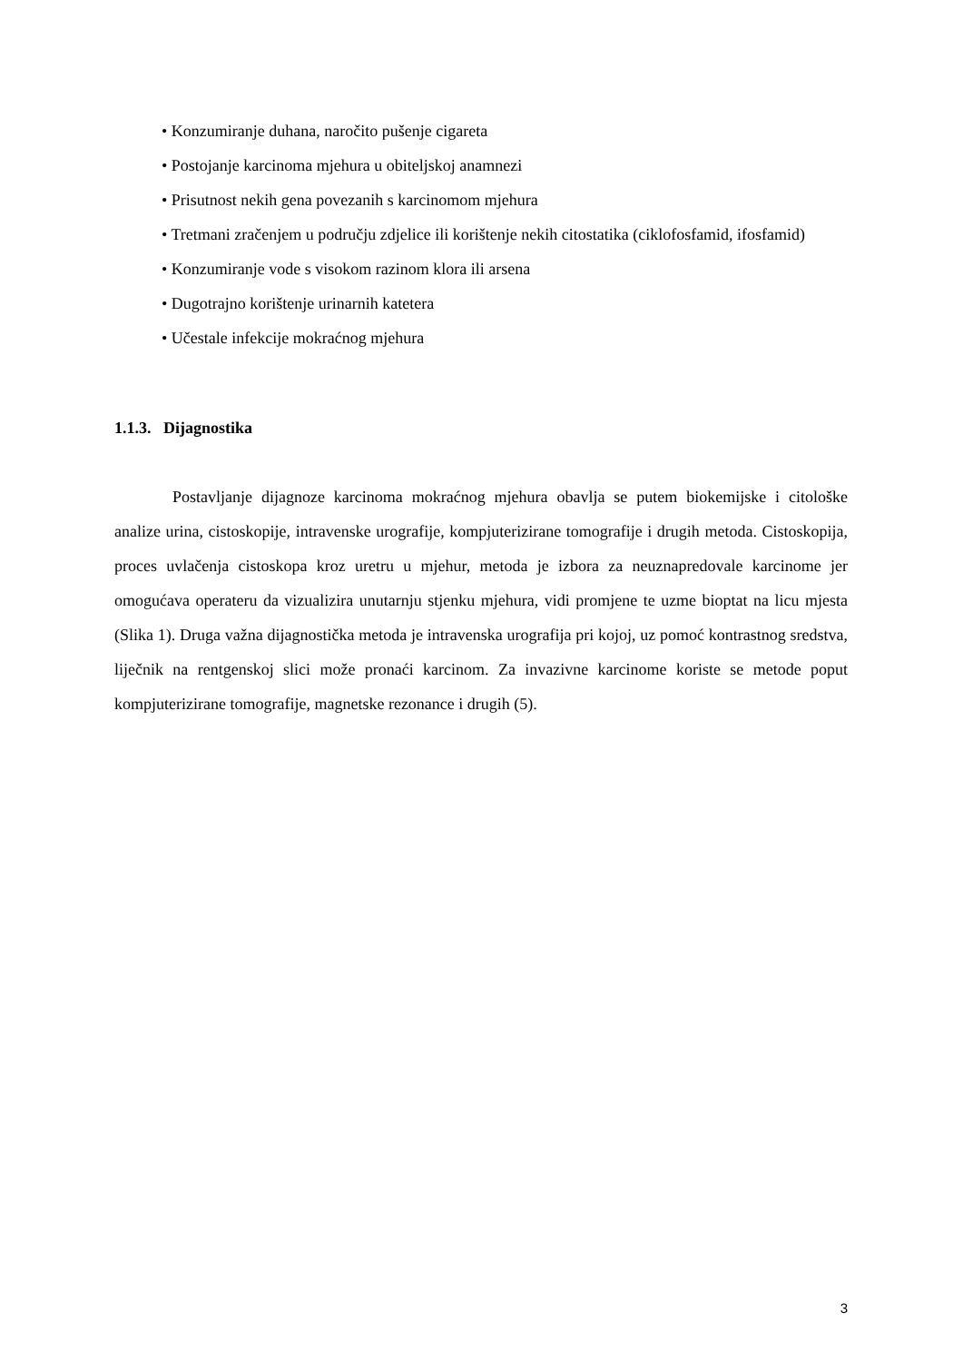• Konzumiranje duhana, naročito pušenje cigareta
• Postojanje karcinoma mjehura u obiteljskoj anamnezi
• Prisutnost nekih gena povezanih s karcinomom mjehura
• Tretmani zračenjem u području zdjelice ili korištenje nekih citostatika (ciklofosfamid, ifosfamid)
• Konzumiranje vode s visokom razinom klora ili arsena
• Dugotrajno korištenje urinarnih katetera
• Učestale infekcije mokraćnog mjehura
1.1.3. Dijagnostika
Postavljanje dijagnoze karcinoma mokraćnog mjehura obavlja se putem biokemijske i citološke analize urina, cistoskopije, intravenske urografije, kompjuterizirane tomografije i drugih metoda. Cistoskopija, proces uvlačenja cistoskopa kroz uretru u mjehur, metoda je izbora za neuznapredovale karcinome jer omogućava operateru da vizualizira unutarnju stjenku mjehura, vidi promjene te uzme bioptat na licu mjesta (Slika 1). Druga važna dijagnostička metoda je intravenska urografija pri kojoj, uz pomoć kontrastnog sredstva, liječnik na rentgenskoj slici može pronaći karcinom. Za invazivne karcinome koriste se metode poput kompjuterizirane tomografije, magnetske rezonance i drugih (5).
3